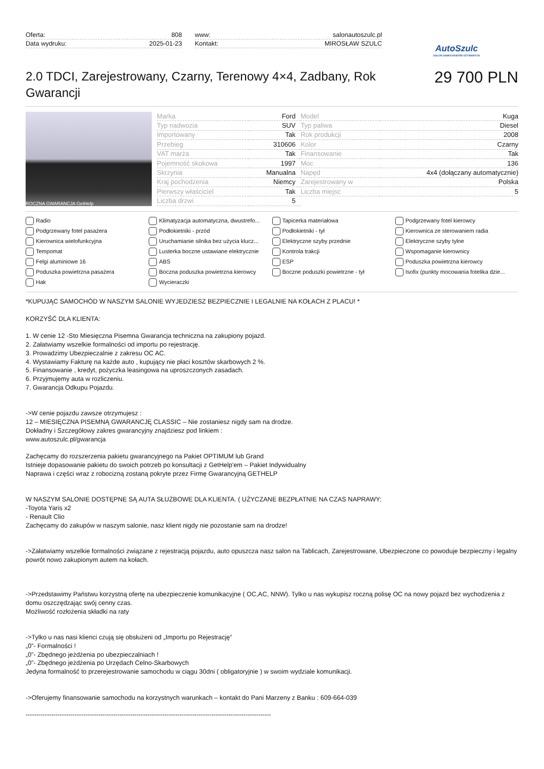Oferta: 808
Data wydruku: 2025-01-23
www: salonautoszulc.pl
Kontakt: MIROSŁAW SZULC
AutoSzulc
SALON SAMOCHODÓW UŻYWANYCH
2.0 TDCI, Zarejestrowany, Czarny, Terenowy 4×4, Zadbany, Rok Gwarancji
29 700 PLN
ROCZNA GWARANCJA GetHelp
| Marka | Ford | Model | Kuga |
| Typ nadwozia | SUV | Typ paliwa | Diesel |
| Importowany | Tak | Rok produkcji | 2008 |
| Przebieg | 310606 | Kolor | Czarny |
| VAT marża | Tak | Finansowanie | Tak |
| Pojemność skokowa | 1997 | Moc | 136 |
| Skrzynia | Manualna | Napęd | 4x4 (dołączany automatycznie) |
| Kraj pochodzenia | Niemcy | Zarejestrowany w | Polska |
| Pierwszy właściciel | Tak | Liczba miejsc | 5 |
| Liczba drzwi | 5 | | |
Radio Klimatyzacja automatyczna, dwustrefo... Tapicerka materiałowa Podgrzewany fotel kierowcy Podgrzewany fotel pasażera Podłokietniki - przód Podłokietniki - tył Kierownica ze sterowaniem radia Kierownica wielofunkcyjna Uruchamianie silnika bez użycia klucz... Elektryczne szyby przednie Elektryczne szyby tylne Tempomat Lusterka boczne ustawiane elektrycznie Kontrola trakcji Wspomaganie kierownicy Felgi aluminiowe 16 ABS ESP Poduszka powietrzna kierowcy Poduszka powietrzna pasażera Boczna poduszka powietrzna kierowcy Boczne poduszki powietrzne - tył Isofix (punkty mocowania fotelika dzie... Hak Wycieraczki
*KUPUJĄC SAMOCHÓD W NASZYM SALONIE WYJEDZIESZ BEZPIECZNIE I LEGALNIE NA KOŁACH Z PLACU! *
KORZYŚĆ DLA KLIENTA:
1. W cenie 12 -Sto Miesięczna Pisemna Gwarancja techniczna na zakupiony pojazd.
2. Załatwiamy wszelkie formalności od importu po rejestrację.
3. Prowadzimy Ubezpieczalnie z zakresu OC AC.
4. Wystawiamy Fakturę na każde auto , kupujący nie płaci kosztów skarbowych 2 %.
5. Finansowanie , kredyt, pożyczka leasingowa na uproszczonych zasadach.
6. Przyjmujemy auta w rozliczeniu.
7. Gwarancja Odkupu Pojazdu.
->W cenie pojazdu zawsze otrzymujesz :
12 – MIESIĘCZNA PISEMNĄ GWARANCJĘ CLASSIC – Nie zostaniesz nigdy sam na drodze.
Dokładny i Szczegółowy zakres gwarancyjny znajdziesz pod linkiem :
www.autoszulc.pl/gwarancja
Zachęcamy do rozszerzenia pakietu gwarancyjnego na Pakiet OPTIMUM lub Grand
Istnieje dopasowanie pakietu do swoich potrzeb po konsultacji z GetHelp'em – Pakiet Indywidualny
Naprawa i części wraz z robocizną zostaną pokryte przez Firmę Gwarancyjną GETHELP
W NASZYM SALONIE DOSTĘPNE SĄ AUTA SŁUŻBOWE DLA KLIENTA. ( UŻYCZANE BEZPŁATNIE NA CZAS NAPRAWY:
-Toyota Yaris x2
- Renault Clio
Zachęcamy do zakupów w naszym salonie, nasz klient nigdy nie pozostanie sam na drodze!
->Załatwiamy wszelkie formalności związane z rejestracją pojazdu, auto opuszcza nasz salon na Tablicach, Zarejestrowane, Ubezpieczone co powoduje bezpieczny i legalny powrót nowo zakupionym autem na kołach.
->Przedstawimy Państwu korzystną ofertę na ubezpieczenie komunikacyjne ( OC,AC, NNW). Tylko u nas wykupisz roczną polisę OC na nowy pojazd bez wychodzenia z domu oszczędzając swój cenny czas.
Możliwość rozłożenia składki na raty
->Tylko u nas nasi klienci czują się obsłużeni od „Importu po Rejestrację”
„0”- Formalności !
„0”- Zbędnego jeżdżenia po ubezpieczalniach !
„0”- Zbędnego jeżdżenia po Urzędach Celno-Skarbowych
Jedyna formalność to przerejestrowanie samochodu w ciągu 30dni ( obligatoryjnie ) w swoim wydziale komunikacji.
->Oferujemy finansowanie samochodu na korzystnych warunkach – kontakt do Pani Marzeny z Banku : 609-664-039
-------------------------------------------------------------------------------------------------------------------